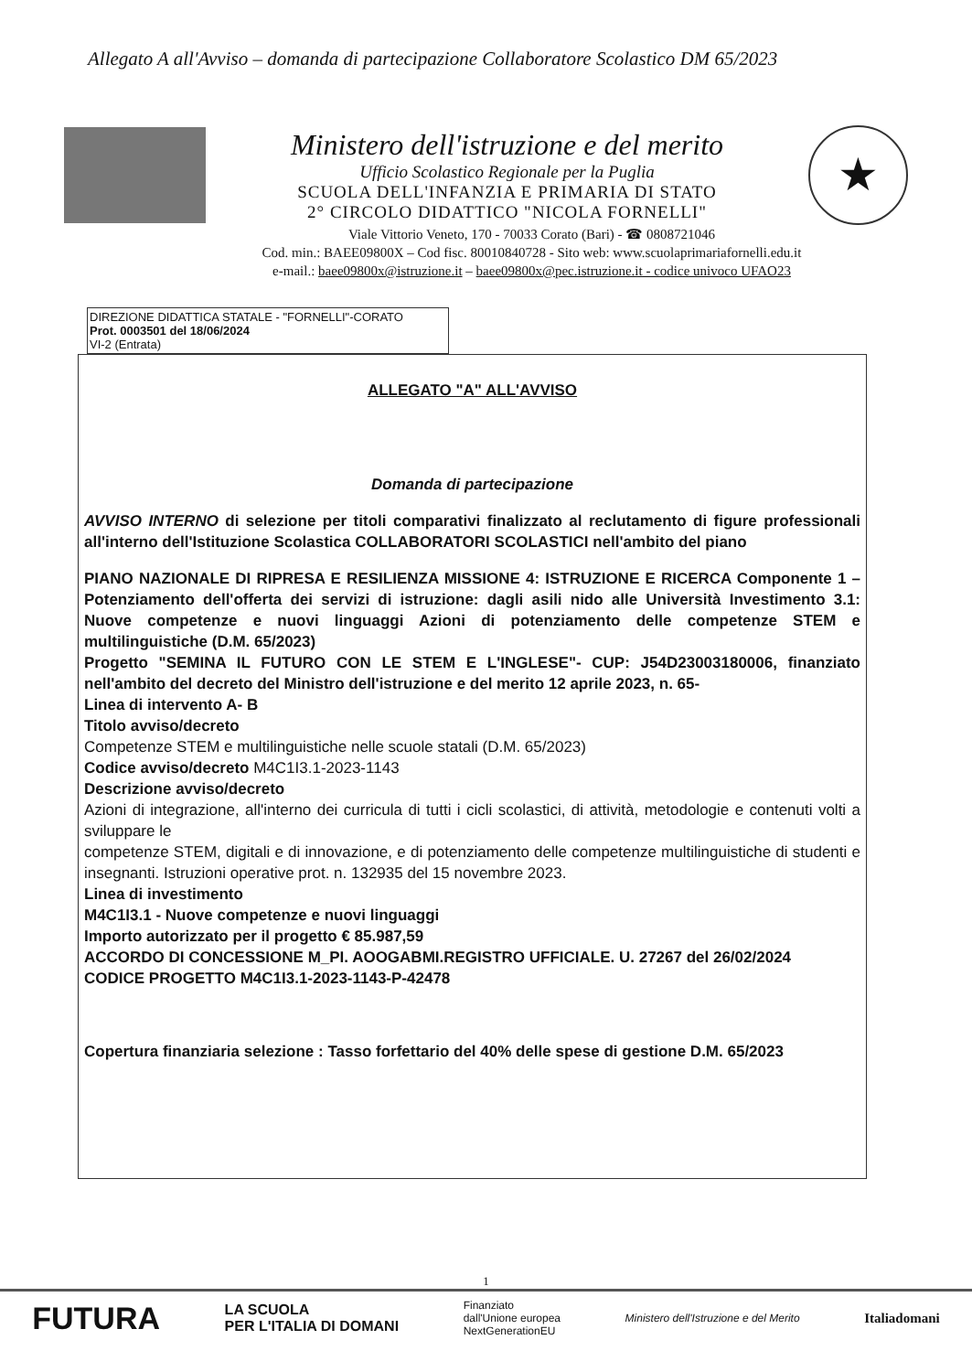Allegato A all'Avviso – domanda di partecipazione Collaboratore Scolastico DM 65/2023
Ministero dell'istruzione e del merito
Ufficio Scolastico Regionale per la Puglia
SCUOLA DELL'INFANZIA E PRIMARIA DI STATO
2° CIRCOLO DIDATTICO "NICOLA FORNELLI"
★
Viale Vittorio Veneto, 170 - 70033 Corato (Bari) - ☎ 0808721046
Cod. min.: BAEE09800X – Cod fisc. 80010840728 - Sito web: www.scuolaprimariafornelli.edu.it
e-mail.: baee09800x@istruzione.it – baee09800x@pec.istruzione.it - codice univoco UFAO23
DIREZIONE DIDATTICA STATALE - "FORNELLI"-CORATO
Prot. 0003501 del 18/06/2024
VI-2 (Entrata)
ALLEGATO "A" ALL'AVVISO
Domanda di partecipazione
AVVISO INTERNO di selezione per titoli comparativi finalizzato al reclutamento di figure professionali all'interno dell'Istituzione Scolastica COLLABORATORI SCOLASTICI nell'ambito del piano
PIANO NAZIONALE DI RIPRESA E RESILIENZA MISSIONE 4: ISTRUZIONE E RICERCA Componente 1 – Potenziamento dell'offerta dei servizi di istruzione: dagli asili nido alle Università Investimento 3.1: Nuove competenze e nuovi linguaggi Azioni di potenziamento delle competenze STEM e multilinguistiche (D.M. 65/2023)
Progetto "SEMINA IL FUTURO CON LE STEM E L'INGLESE"- CUP: J54D23003180006, finanziato nell'ambito del decreto del Ministro dell'istruzione e del merito 12 aprile 2023, n. 65-
Linea di intervento A- B
Titolo avviso/decreto
Competenze STEM e multilinguistiche nelle scuole statali (D.M. 65/2023)
Codice avviso/decreto M4C1I3.1-2023-1143
Descrizione avviso/decreto
Azioni di integrazione, all'interno dei curricula di tutti i cicli scolastici, di attività, metodologie e contenuti volti a sviluppare le
competenze STEM, digitali e di innovazione, e di potenziamento delle competenze multilinguistiche di studenti e insegnanti. Istruzioni operative prot. n. 132935 del 15 novembre 2023.
Linea di investimento
M4C1I3.1 - Nuove competenze e nuovi linguaggi
Importo autorizzato per il progetto € 85.987,59
ACCORDO DI CONCESSIONE M_PI. AOOGABMI.REGISTRO UFFICIALE. U. 27267 del 26/02/2024
CODICE PROGETTO M4C1I3.1-2023-1143-P-42478
Copertura finanziaria selezione : Tasso forfettario del 40% delle spese di gestione D.M. 65/2023
1
FUTURA LA SCUOLA
PER L'ITALIA DI DOMANI Finanziato
dall'Unione europea
NextGenerationEU Ministero dell'Istruzione e del Merito Italiadomani